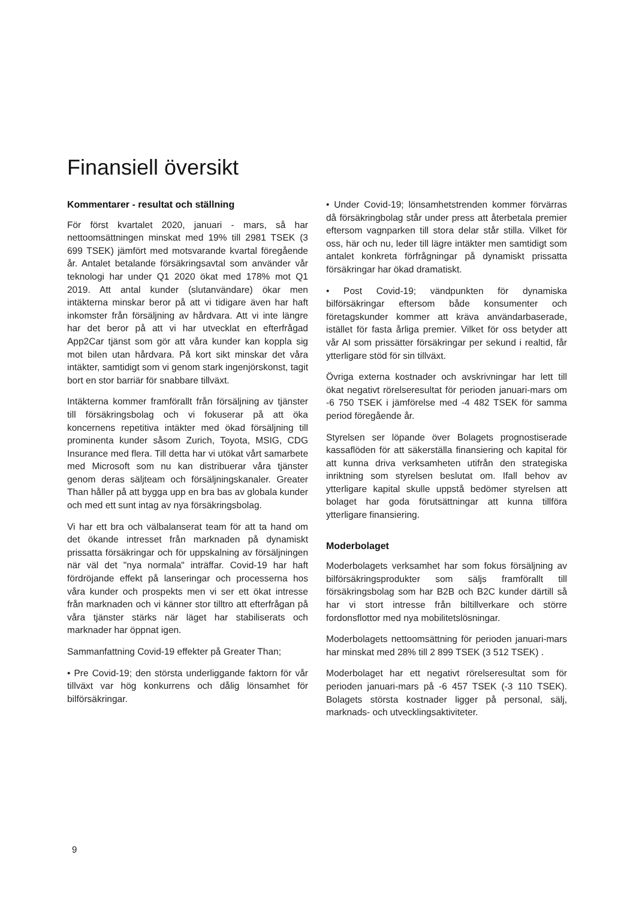Finansiell översikt
Kommentarer - resultat och ställning
För först kvartalet 2020, januari - mars, så har nettoomsättningen minskat med 19% till 2981 TSEK (3 699 TSEK) jämfört med motsvarande kvartal föregående år. Antalet betalande försäkringsavtal som använder vår teknologi har under Q1 2020 ökat med 178% mot Q1 2019. Att antal kunder (slutanvändare) ökar men intäkterna minskar beror på att vi tidigare även har haft inkomster från försäljning av hårdvara. Att vi inte längre har det beror på att vi har utvecklat en efterfrågad App2Car tjänst som gör att våra kunder kan koppla sig mot bilen utan hårdvara. På kort sikt minskar det våra intäkter, samtidigt som vi genom stark ingenjörskonst, tagit bort en stor barriär för snabbare tillväxt.
Intäkterna kommer framförallt från försäljning av tjänster till försäkringsbolag och vi fokuserar på att öka koncernens repetitiva intäkter med ökad försäljning till prominenta kunder såsom Zurich, Toyota, MSIG, CDG Insurance med flera. Till detta har vi utökat vårt samarbete med Microsoft som nu kan distribuerar våra tjänster genom deras säljteam och försäljningskanaler. Greater Than håller på att bygga upp en bra bas av globala kunder och med ett sunt intag av nya försäkringsbolag.
Vi har ett bra och välbalanserat team för att ta hand om det ökande intresset från marknaden på dynamiskt prissatta försäkringar och för uppskalning av försäljningen när väl det "nya normala" inträffar. Covid-19 har haft fördröjande effekt på lanseringar och processerna hos våra kunder och prospekts men vi ser ett ökat intresse från marknaden och vi känner stor tilltro att efterfrågan på våra tjänster stärks när läget har stabiliserats och marknader har öppnat igen.
Sammanfattning Covid-19 effekter på Greater Than;
• Pre Covid-19; den största underliggande faktorn för vår tillväxt var hög konkurrens och dålig lönsamhet för bilförsäkringar.
• Under Covid-19; lönsamhetstrenden kommer förvärras då försäkringbolag står under press att återbetala premier eftersom vagnparken till stora delar står stilla. Vilket för oss, här och nu, leder till lägre intäkter men samtidigt som antalet konkreta förfrågningar på dynamiskt prissatta försäkringar har ökad dramatiskt.
• Post Covid-19; vändpunkten för dynamiska bilförsäkringar eftersom både konsumenter och företagskunder kommer att kräva användarbaserade, istället för fasta årliga premier. Vilket för oss betyder att vår AI som prissätter försäkringar per sekund i realtid, får ytterligare stöd för sin tillväxt.
Övriga externa kostnader och avskrivningar har lett till ökat negativt rörelseresultat för perioden januari-mars om -6 750 TSEK i jämförelse med -4 482 TSEK för samma period föregående år.
Styrelsen ser löpande över Bolagets prognostiserade kassaflöden för att säkerställa finansiering och kapital för att kunna driva verksamheten utifrån den strategiska inriktning som styrelsen beslutat om. Ifall behov av ytterligare kapital skulle uppstå bedömer styrelsen att bolaget har goda förutsättningar att kunna tillföra ytterligare finansiering.
Moderbolaget
Moderbolagets verksamhet har som fokus försäljning av bilförsäkringsprodukter som säljs framförallt till försäkringsbolag som har B2B och B2C kunder därtill så har vi stort intresse från biltillverkare och större fordonsflottor med nya mobilitetslösningar.
Moderbolagets nettoomsättning för perioden januari-mars har minskat med 28% till 2 899 TSEK (3 512 TSEK) .
Moderbolaget har ett negativt rörelseresultat som för perioden januari-mars på -6 457 TSEK (-3 110 TSEK). Bolagets största kostnader ligger på personal, sälj, marknads- och utvecklingsaktiviteter.
9